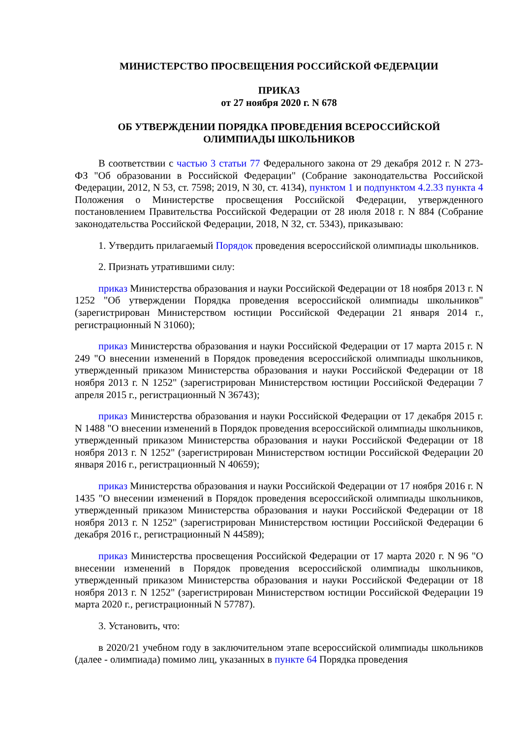МИНИСТЕРСТВО ПРОСВЕЩЕНИЯ РОССИЙСКОЙ ФЕДЕРАЦИИ
ПРИКАЗ
от 27 ноября 2020 г. N 678
ОБ УТВЕРЖДЕНИИ ПОРЯДКА ПРОВЕДЕНИЯ ВСЕРОССИЙСКОЙ
ОЛИМПИАДЫ ШКОЛЬНИКОВ
В соответствии с частью 3 статьи 77 Федерального закона от 29 декабря 2012 г. N 273-ФЗ "Об образовании в Российской Федерации" (Собрание законодательства Российской Федерации, 2012, N 53, ст. 7598; 2019, N 30, ст. 4134), пунктом 1 и подпунктом 4.2.33 пункта 4 Положения о Министерстве просвещения Российской Федерации, утвержденного постановлением Правительства Российской Федерации от 28 июля 2018 г. N 884 (Собрание законодательства Российской Федерации, 2018, N 32, ст. 5343), приказываю:
1. Утвердить прилагаемый Порядок проведения всероссийской олимпиады школьников.
2. Признать утратившими силу:
приказ Министерства образования и науки Российской Федерации от 18 ноября 2013 г. N 1252 "Об утверждении Порядка проведения всероссийской олимпиады школьников" (зарегистрирован Министерством юстиции Российской Федерации 21 января 2014 г., регистрационный N 31060);
приказ Министерства образования и науки Российской Федерации от 17 марта 2015 г. N 249 "О внесении изменений в Порядок проведения всероссийской олимпиады школьников, утвержденный приказом Министерства образования и науки Российской Федерации от 18 ноября 2013 г. N 1252" (зарегистрирован Министерством юстиции Российской Федерации 7 апреля 2015 г., регистрационный N 36743);
приказ Министерства образования и науки Российской Федерации от 17 декабря 2015 г. N 1488 "О внесении изменений в Порядок проведения всероссийской олимпиады школьников, утвержденный приказом Министерства образования и науки Российской Федерации от 18 ноября 2013 г. N 1252" (зарегистрирован Министерством юстиции Российской Федерации 20 января 2016 г., регистрационный N 40659);
приказ Министерства образования и науки Российской Федерации от 17 ноября 2016 г. N 1435 "О внесении изменений в Порядок проведения всероссийской олимпиады школьников, утвержденный приказом Министерства образования и науки Российской Федерации от 18 ноября 2013 г. N 1252" (зарегистрирован Министерством юстиции Российской Федерации 6 декабря 2016 г., регистрационный N 44589);
приказ Министерства просвещения Российской Федерации от 17 марта 2020 г. N 96 "О внесении изменений в Порядок проведения всероссийской олимпиады школьников, утвержденный приказом Министерства образования и науки Российской Федерации от 18 ноября 2013 г. N 1252" (зарегистрирован Министерством юстиции Российской Федерации 19 марта 2020 г., регистрационный N 57787).
3. Установить, что:
в 2020/21 учебном году в заключительном этапе всероссийской олимпиады школьников (далее - олимпиада) помимо лиц, указанных в пункте 64 Порядка проведения